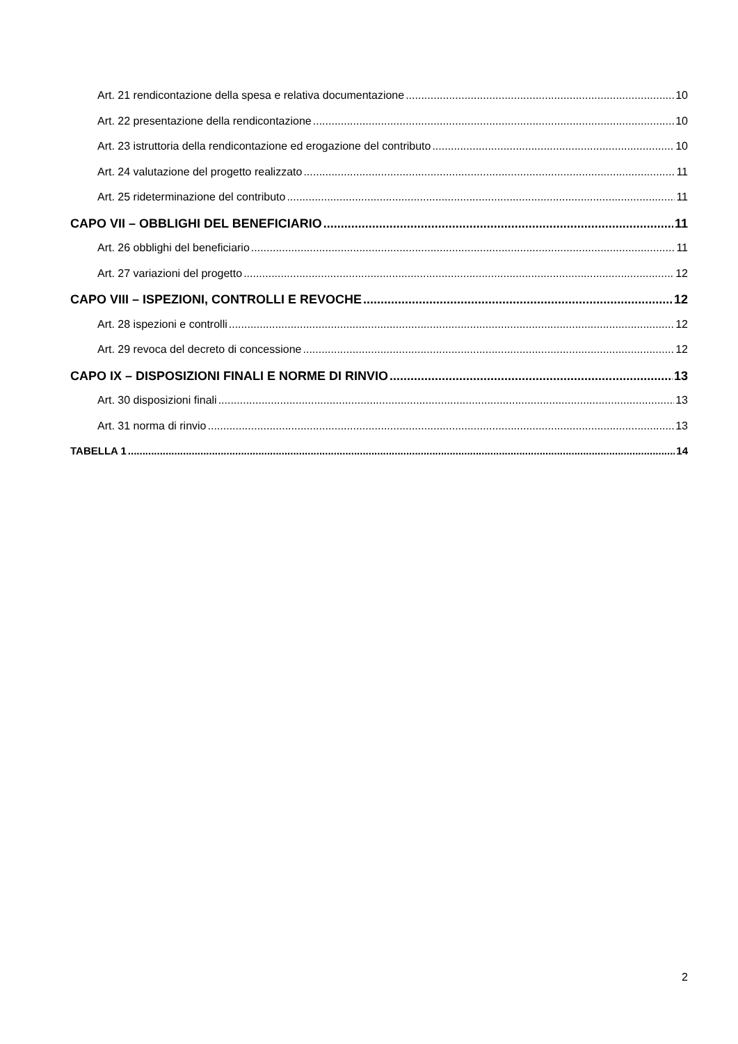Art. 21 rendicontazione della spesa e relativa documentazione 10
Art. 22 presentazione della rendicontazione 10
Art. 23 istruttoria della rendicontazione ed erogazione del contributo 10
Art. 24 valutazione del progetto realizzato 11
Art. 25 rideterminazione del contributo 11
CAPO VII – OBBLIGHI DEL BENEFICIARIO 11
Art. 26 obblighi del beneficiario 11
Art. 27 variazioni del progetto 12
CAPO VIII – ISPEZIONI, CONTROLLI E REVOCHE 12
Art. 28 ispezioni e controlli 12
Art. 29 revoca del decreto di concessione 12
CAPO IX – DISPOSIZIONI FINALI E NORME DI RINVIO 13
Art. 30 disposizioni finali 13
Art. 31 norma di rinvio 13
TABELLA 1 14
2